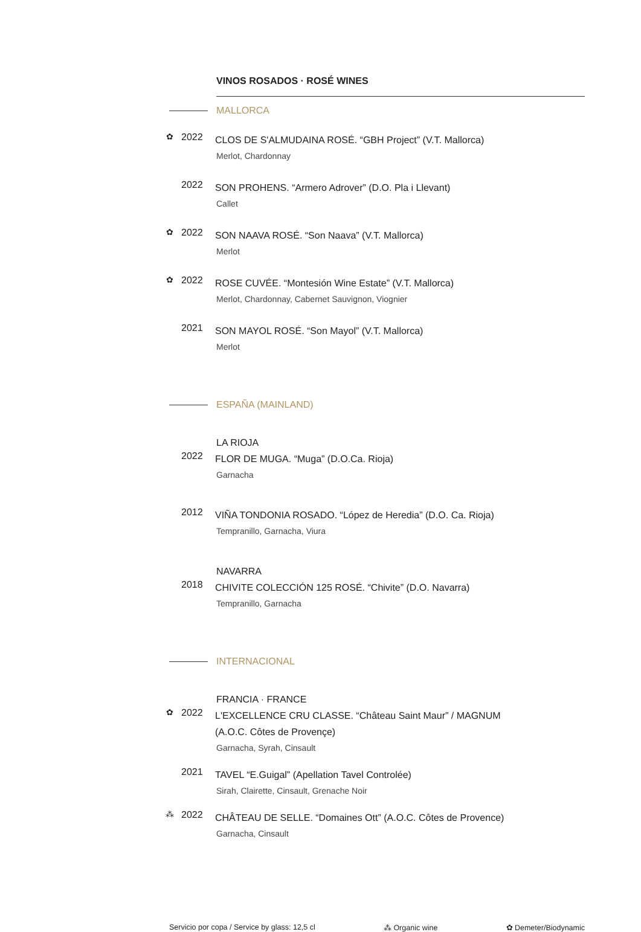VINOS ROSADOS · ROSÉ WINES
MALLORCA
✿ 2022
CLOS DE S'ALMUDAINA ROSÉ. “GBH Project” (V.T. Mallorca)
Merlot, Chardonnay
2022
SON PROHENS. “Armero Adrover” (D.O. Pla i Llevant)
Callet
✿ 2022
SON NAAVA ROSÉ. “Son Naava” (V.T. Mallorca)
Merlot
✿ 2022
ROSE CUVÉE. “Montesión Wine Estate” (V.T. Mallorca)
Merlot, Chardonnay, Cabernet Sauvignon, Viognier
2021
SON MAYOL ROSÉ. “Son Mayol” (V.T. Mallorca)
Merlot
ESPAÑA (MAINLAND)
LA RIOJA
2022
FLOR DE MUGA. “Muga” (D.O.Ca. Rioja)
Garnacha
2012
VIÑA TONDONIA ROSADO. “López de Heredia” (D.O. Ca. Rioja)
Tempranillo, Garnacha, Viura
NAVARRA
2018
CHIVITE COLECCIÓN 125 ROSÉ. “Chivite” (D.O. Navarra)
Tempranillo, Garnacha
INTERNACIONAL
FRANCIA · FRANCE
✿ 2022
L'EXCELLENCE CRU CLASSE. “Château Saint Maur” / MAGNUM
(A.O.C. Côtes de Provençe)
Garnacha, Syrah, Cinsault
2021
TAVEL “E.Guigal” (Apellation Tavel Controlée)
Sirah, Clairette, Cinsault, Grenache Noir
⁂ 2022
CHÂTEAU DE SELLE. “Domaines Ott” (A.O.C. Côtes de Provence)
Garnacha, Cinsault
Servicio por copa / Service by glass: 12,5 cl ⁂ Organic wine ✿ Demeter/Biodynamic